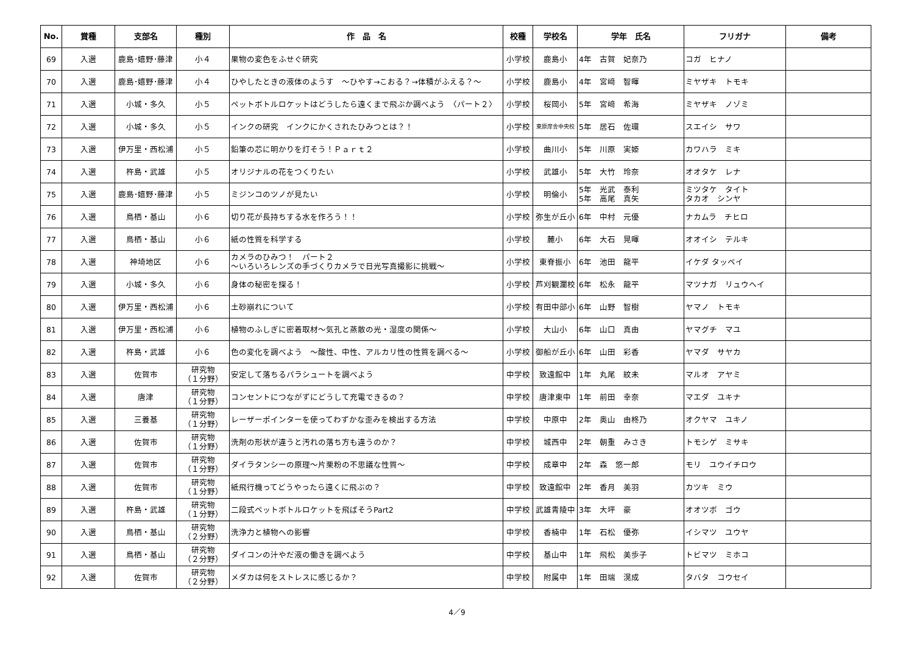| No. | 賞種 | 支部名 | 種別 | 作 品 名 | 校種 | 学校名 | 学年 氏名 | フリガナ | 備考 |
| --- | --- | --- | --- | --- | --- | --- | --- | --- | --- |
| 69 | 入選 | 鹿島･嬉野･藤津 | 小４ | 果物の変色をふせぐ研究 | 小学校 | 鹿島小 | 4年 古賀 妃奈乃 | コガ ヒナノ | |
| 70 | 入選 | 鹿島･嬉野･藤津 | 小４ | ひやしたときの液体のようす ～ひやす→こおる？→体積がふえる？～ | 小学校 | 鹿島小 | 4年 宮﨑 智暉 | ミヤザキ トモキ | |
| 71 | 入選 | 小城・多久 | 小５ | ペットボトルロケットはどうしたら遠くまで飛ぶか調べよう 〈パート２〉 | 小学校 | 桜岡小 | 5年 宮﨑 希海 | ミヤザキ ノゾミ | |
| 72 | 入選 | 小城・多久 | 小５ | インクの研究 インクにかくされたひみつとは？！ | 小学校 | 東原庠舎中央校 | 5年 居石 佐環 | スエイシ サワ | |
| 73 | 入選 | 伊万里・西松浦 | 小５ | 鉛筆の芯に明かりを灯そう！Ｐａｒｔ２ | 小学校 | 曲川小 | 5年 川原 実姫 | カワハラ ミキ | |
| 74 | 入選 | 杵島・武雄 | 小５ | オリジナルの花をつくりたい | 小学校 | 武雄小 | 5年 大竹 玲奈 | オオタケ レナ | |
| 75 | 入選 | 鹿島･嬉野･藤津 | 小５ | ミジンコのツノが見たい | 小学校 | 明倫小 | 5年 光武 泰利 5年 高尾 真矢 | ミツタケ タイト タカオ シンヤ | |
| 76 | 入選 | 鳥栖・基山 | 小６ | 切り花が長持ちする水を作ろう！！ | 小学校 | 弥生が丘小 | 6年 中村 元優 | ナカムラ チヒロ | |
| 77 | 入選 | 鳥栖・基山 | 小６ | 紙の性質を科学する | 小学校 | 麓小 | 6年 大石 晃暉 | オオイシ テルキ | |
| 78 | 入選 | 神埼地区 | 小６ | カメラのひみつ！ パート２ ～いろいろレンズの手づくりカメラで日光写真撮影に挑戦～ | 小学校 | 東脊振小 | 6年 池田 龍平 | イケダ タッペイ | |
| 79 | 入選 | 小城・多久 | 小６ | 身体の秘密を探る！ | 小学校 | 芦刈観瀾校 | 6年 松永 龍平 | マツナガ リュウヘイ | |
| 80 | 入選 | 伊万里・西松浦 | 小６ | 土砂崩れについて | 小学校 | 有田中部小 | 6年 山野 智樹 | ヤマノ トモキ | |
| 81 | 入選 | 伊万里・西松浦 | 小６ | 植物のふしぎに密着取材～気孔と蒸散の光・湿度の関係～ | 小学校 | 大山小 | 6年 山口 真由 | ヤマグチ マユ | |
| 82 | 入選 | 杵島・武雄 | 小６ | 色の変化を調べよう ～酸性、中性、アルカリ性の性質を調べる～ | 小学校 | 御船が丘小 | 6年 山田 彩香 | ヤマダ サヤカ | |
| 83 | 入選 | 佐賀市 | 研究物 （１分野） | 安定して落ちるパラシュートを調べよう | 中学校 | 致遠館中 | 1年 丸尾 紋未 | マルオ アヤミ | |
| 84 | 入選 | 唐津 | 研究物 （１分野） | コンセントにつながずにどうして充電できるの？ | 中学校 | 唐津東中 | 1年 前田 幸奈 | マエダ ユキナ | |
| 85 | 入選 | 三養基 | 研究物 （１分野） | レーザーポインターを使ってわずかな歪みを検出する方法 | 中学校 | 中原中 | 2年 奥山 由柊乃 | オクヤマ ユキノ | |
| 86 | 入選 | 佐賀市 | 研究物 （１分野） | 洗剤の形状が違うと汚れの落ち方も違うのか？ | 中学校 | 城西中 | 2年 朝重 みさき | トモシゲ ミサキ | |
| 87 | 入選 | 佐賀市 | 研究物 （１分野） | ダイラタンシーの原理～片栗粉の不思議な性質～ | 中学校 | 成章中 | 2年 森 悠一郎 | モリ ユウイチロウ | |
| 88 | 入選 | 佐賀市 | 研究物 （１分野） | 紙飛行機ってどうやったら遠くに飛ぶの？ | 中学校 | 致遠館中 | 2年 香月 美羽 | カツキ ミウ | |
| 89 | 入選 | 杵島・武雄 | 研究物 （１分野） | 二段式ペットボトルロケットを飛ばそうPart2 | 中学校 | 武雄青陵中 | 3年 大坪 豪 | オオツボ ゴウ | |
| 90 | 入選 | 鳥栖・基山 | 研究物 （２分野） | 洗浄力と植物への影響 | 中学校 | 香楠中 | 1年 石松 優弥 | イシマツ ユウヤ | |
| 91 | 入選 | 鳥栖・基山 | 研究物 （２分野） | ダイコンの汁やだ液の働きを調べよう | 中学校 | 基山中 | 1年 飛松 美歩子 | トビマツ ミホコ | |
| 92 | 入選 | 佐賀市 | 研究物 （２分野） | メダカは何をストレスに感じるか？ | 中学校 | 附属中 | 1年 田端 滉成 | タバタ コウセイ | |
4／9